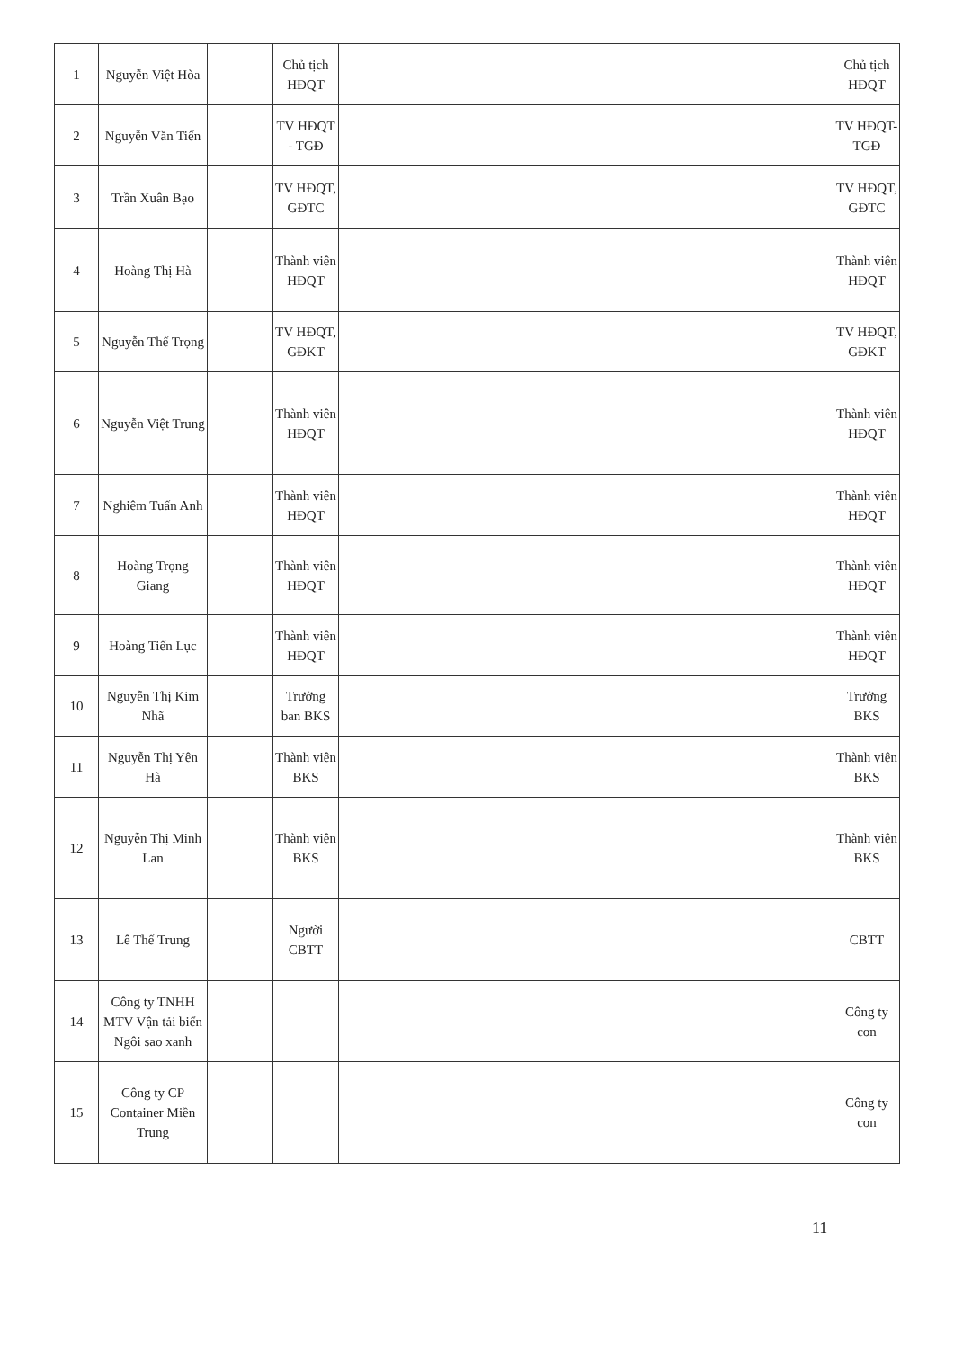| 1 | Nguyễn Việt Hòa | | Chủ tịch HĐQT | | Chủ tịch HĐQT |
| 2 | Nguyễn Văn Tiến | | TV HĐQT - TGĐ | | TV HĐQT-TGĐ |
| 3 | Trần Xuân Bạo | | TV HĐQT, GĐTC | | TV HĐQT, GĐTC |
| 4 | Hoàng Thị Hà | | Thành viên HĐQT | | Thành viên HĐQT |
| 5 | Nguyễn Thế Trọng | | TV HĐQT, GĐKT | | TV HĐQT, GĐKT |
| 6 | Nguyễn Việt Trung | | Thành viên HĐQT | | Thành viên HĐQT |
| 7 | Nghiêm Tuấn Anh | | Thành viên HĐQT | | Thành viên HĐQT |
| 8 | Hoàng Trọng Giang | | Thành viên HĐQT | | Thành viên HĐQT |
| 9 | Hoàng Tiến Lục | | Thành viên HĐQT | | Thành viên HĐQT |
| 10 | Nguyễn Thị Kim Nhã | | Trưởng ban BKS | | Trưởng BKS |
| 11 | Nguyễn Thị Yên Hà | | Thành viên BKS | | Thành viên BKS |
| 12 | Nguyễn Thị Minh Lan | | Thành viên BKS | | Thành viên BKS |
| 13 | Lê Thế Trung | | Người CBTT | | CBTT |
| 14 | Công ty TNHH MTV Vận tải biển Ngôi sao xanh | | | | Công ty con |
| 15 | Công ty CP Container Miền Trung | | | | Công ty con |
11